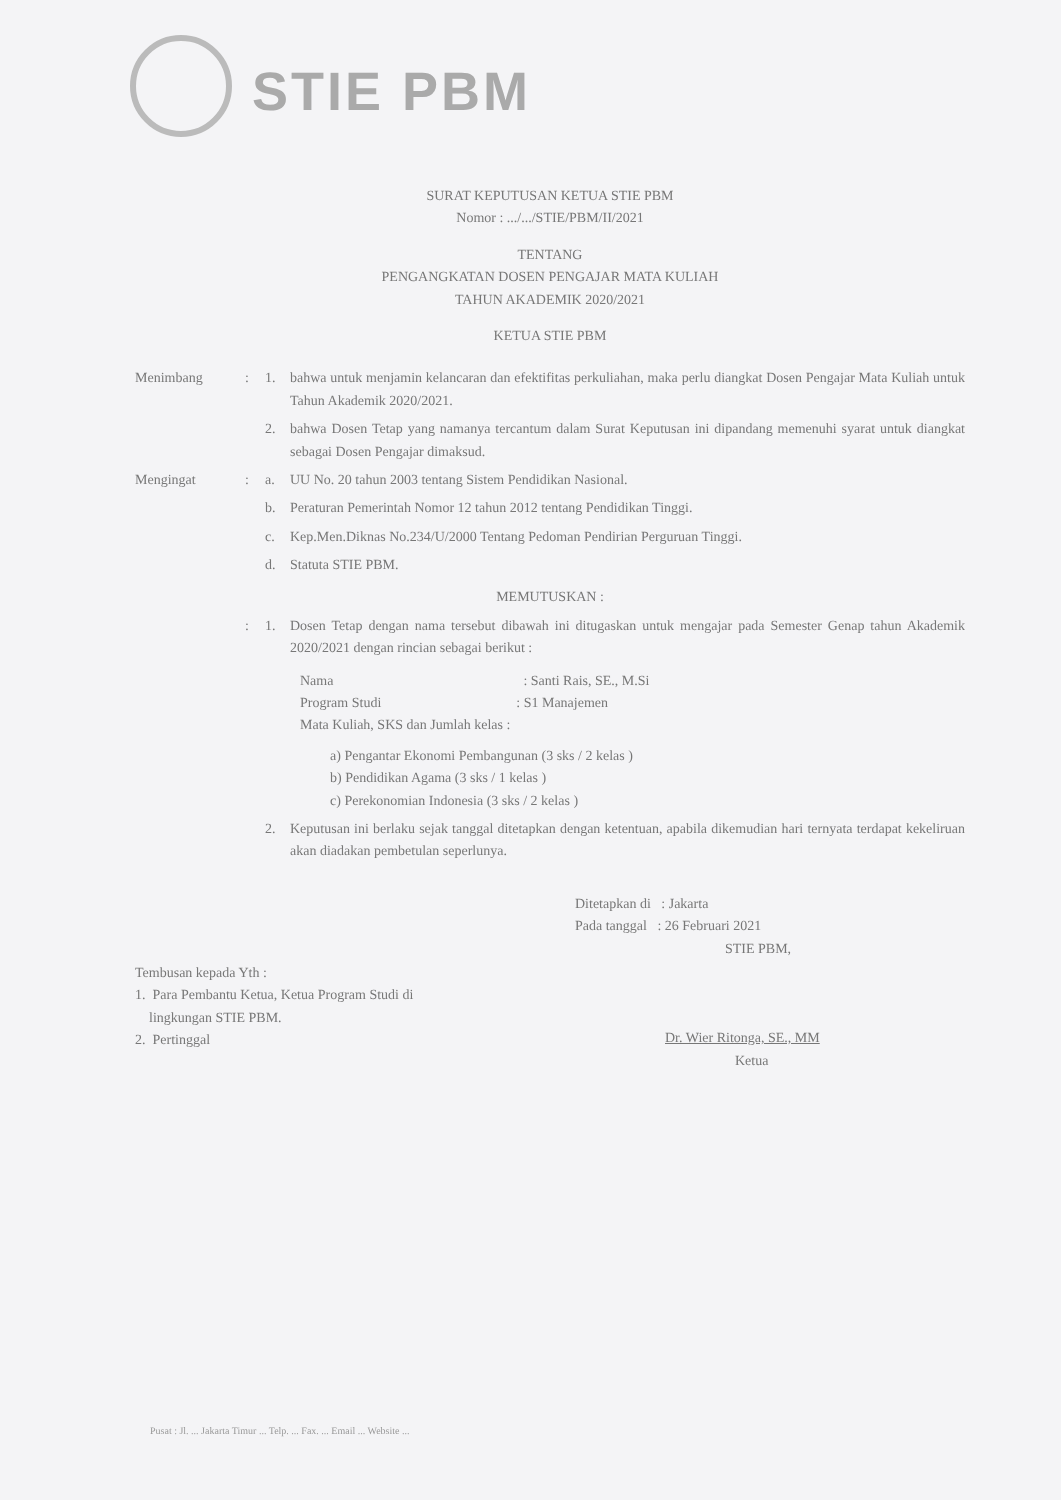STIE PBM
SURAT KEPUTUSAN KETUA STIE PBM
Nomor : .../.../STIE/PBM/II/2021
TENTANG
PENGANGKATAN DOSEN PENGAJAR MATA KULIAH
TAHUN AKADEMIK 2020/2021
KETUA STIE PBM
Menimbang : 1. bahwa untuk menjamin kelancaran dan efektifitas perkuliahan, maka perlu diangkat Dosen Pengajar Mata Kuliah untuk Tahun Akademik 2020/2021.
2. bahwa Dosen Tetap yang namanya tercantum dalam Surat Keputusan ini dipandang memenuhi syarat untuk diangkat sebagai Dosen Pengajar dimaksud.
Mengingat : a. UU No. 20 tahun 2003 tentang Sistem Pendidikan Nasional.
b. Peraturan Pemerintah Nomor 12 tahun 2012 tentang Pendidikan Tinggi.
c. Kep.Men.Diknas No.234/U/2000 Tentang Pedoman Pendirian Perguruan Tinggi.
d. Statuta STIE PBM.
MEMUTUSKAN :
: 1. Dosen Tetap dengan nama tersebut dibawah ini ditugaskan untuk mengajar pada Semester Genap tahun Akademik 2020/2021 dengan rincian sebagai berikut :
Nama: Santi Rais, SE., M.Si
Program Studi: S1 Manajemen
Mata Kuliah, SKS dan Jumlah kelas :
a) Pengantar Ekonomi Pembangunan (3 sks / 2 kelas )
b) Pendidikan Agama (3 sks / 1 kelas )
c) Perekonomian Indonesia (3 sks / 2 kelas )
2. Keputusan ini berlaku sejak tanggal ditetapkan dengan ketentuan, apabila dikemudian hari ternyata terdapat kekeliruan akan diadakan pembetulan seperlunya.
Ditetapkan di : Jakarta
Pada tanggal : 26 Februari 2021
STIE PBM,
Dr. Wier Ritonga, SE., MM
Ketua
Tembusan kepada Yth :
1. Para Pembantu Ketua, Ketua Program Studi di
lingkungan STIE PBM.
2. Pertinggal
Pusat : Jl. ... Jakarta Timur ... Telp. ... Fax. ... Email ... Website ...